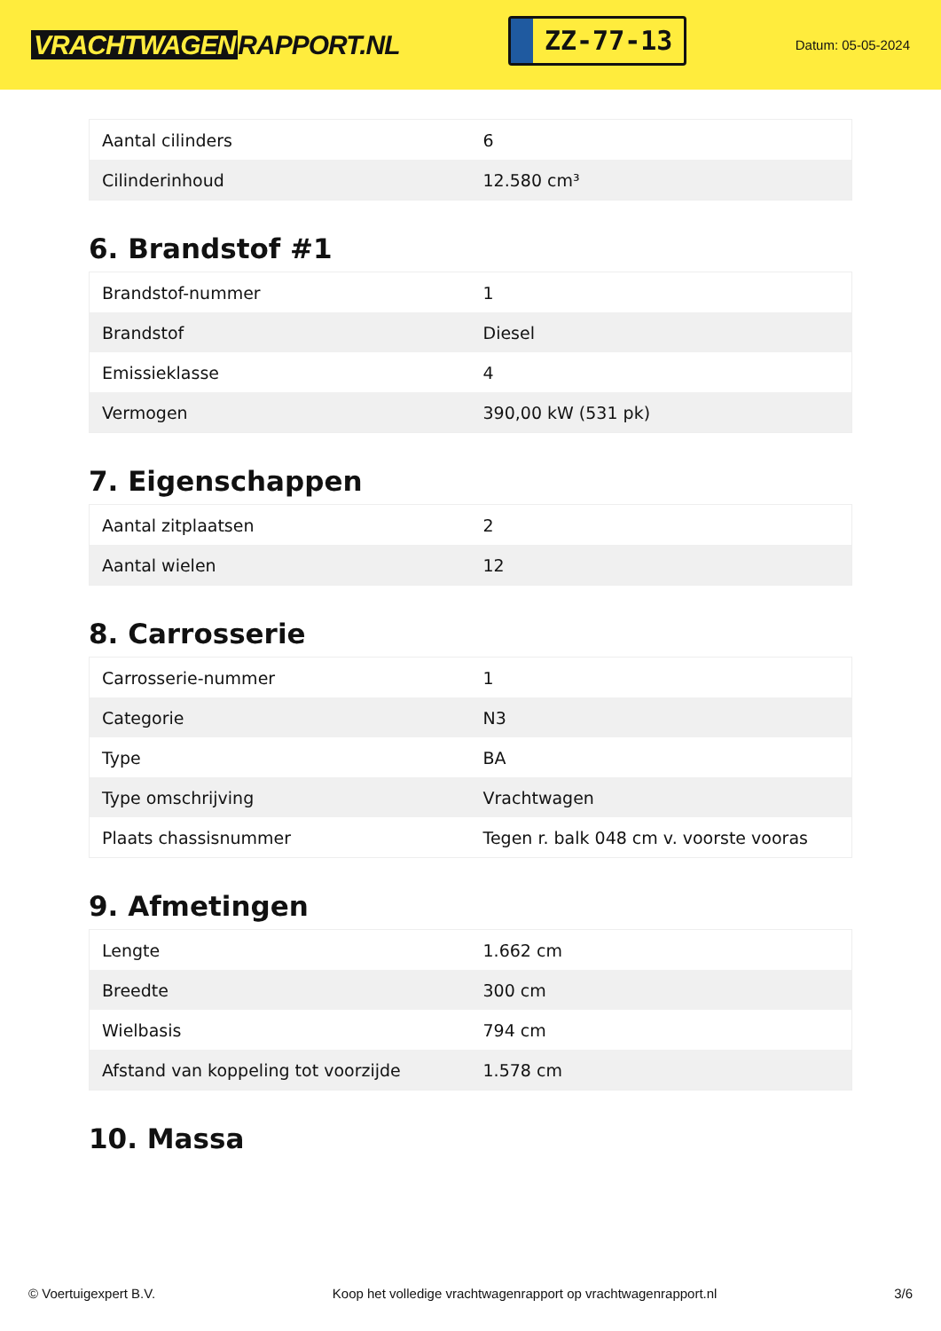VRACHTWAGEN RAPPORT.NL
ZZ-77-13
Datum: 05-05-2024
| Aantal cilinders | 6 |
| Cilinderinhoud | 12.580 cm³ |
6. Brandstof #1
| Brandstof-nummer | 1 |
| Brandstof | Diesel |
| Emissieklasse | 4 |
| Vermogen | 390,00 kW (531 pk) |
7. Eigenschappen
| Aantal zitplaatsen | 2 |
| Aantal wielen | 12 |
8. Carrosserie
| Carrosserie-nummer | 1 |
| Categorie | N3 |
| Type | BA |
| Type omschrijving | Vrachtwagen |
| Plaats chassisnummer | Tegen r. balk 048 cm v. voorste vooras |
9. Afmetingen
| Lengte | 1.662 cm |
| Breedte | 300 cm |
| Wielbasis | 794 cm |
| Afstand van koppeling tot voorzijde | 1.578 cm |
10. Massa
© Voertuigexpert B.V. Koop het volledige vrachtwagenrapport op vrachtwagenrapport.nl 3/6